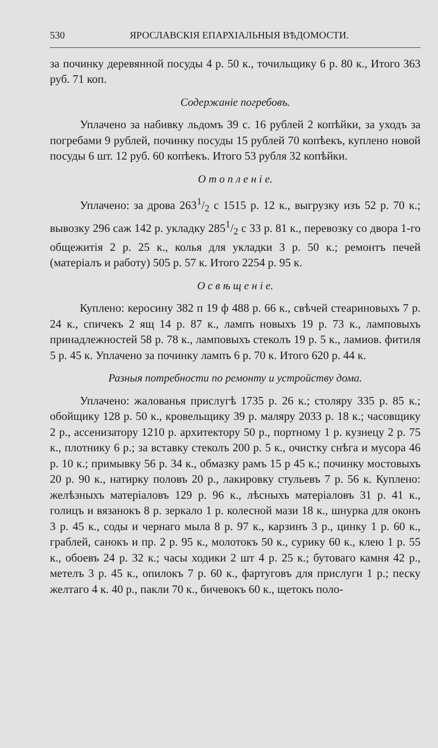530 ЯРОСЛАВСКІЯ ЕПАРХІАЛЬНЫЯ ВѢДОМОСТИ.
за починку деревянной посуды 4 р. 50 к., точильщику 6 р. 80 к., Итого 363 руб. 71 коп.
Содержаніе погребовъ.
Уплачено за набивку льдомъ 39 с. 16 рублей 2 копѣйки, за уходъ за погребами 9 рублей, починку посуды 15 рублей 70 копѣекъ, куплено новой посуды 6 шт. 12 руб. 60 копѣекъ. Итого 53 рубля 32 копѣйки.
О т о п л е н і е.
Уплачено: за дрова 2631/2 с 1515 р. 12 к., выгрузку изъ 52 р. 70 к.; вывозку 296 саж 142 р. укладку 2851/2 с 33 р. 81 к., перевозку со двора 1-го общежитія 2 р. 25 к., колья для укладки 3 р. 50 к.; ремонтъ печей (матеріалъ и работу) 505 р. 57 к. Итого 2254 р. 95 к.
О с в ѣ щ е н і е.
Куплено: керосину 382 п 19 ф 488 р. 66 к., свѣчей стеариновыхъ 7 р. 24 к., спичекъ 2 ящ 14 р. 87 к., лампъ новыхъ 19 р. 73 к., ламповыхъ принадлежностей 58 р. 78 к., ламповыхъ стеколъ 19 р. 5 к., ламиов. фитиля 5 р. 45 к. Уплачено за починку лампъ 6 р. 70 к. Итого 620 р. 44 к.
Разныя потребности по ремонту и устройству дома.
Уплачено: жалованья прислугѣ 1735 р. 26 к.; столяру 335 р. 85 к.; обойщику 128 р. 50 к., кровельщику 39 р. маляру 2033 р. 18 к.; часовщику 2 р., ассенизатору 1210 р. архитектору 50 р., портному 1 р. кузнецу 2 р. 75 к., плотнику 6 р.; за вставку стеколъ 200 р. 5 к., очистку снѣга и мусора 46 р. 10 к.; примывку 56 р. 34 к., обмазку рамъ 15 р 45 к.; починку мостовыхъ 20 р. 90 к., натирку половъ 20 р., лакировку стульевъ 7 р. 56 к. Куплено: желѣзныхъ матеріаловъ 129 р. 96 к., лѣсныхъ матеріаловъ 31 р. 41 к., голицъ и вязанокъ 8 р. зеркало 1 р. колесной мази 18 к., шнурка для оконъ 3 р. 45 к., соды и чернаго мыла 8 р. 97 к., карзинъ 3 р., цинку 1 р. 60 к., граблей, санокъ и пр. 2 р. 95 к., молотокъ 50 к., сурику 60 к., клею 1 р. 55 к., обоевъ 24 р. 32 к.; часы ходики 2 шт 4 р. 25 к.; бутоваго камня 42 р., метелъ 3 р. 45 к., опилокъ 7 р. 60 к., фартуговъ для прислуги 1 р.; песку желтаго 4 к. 40 р., пакли 70 к., бичевокъ 60 к., щетокъ поло-